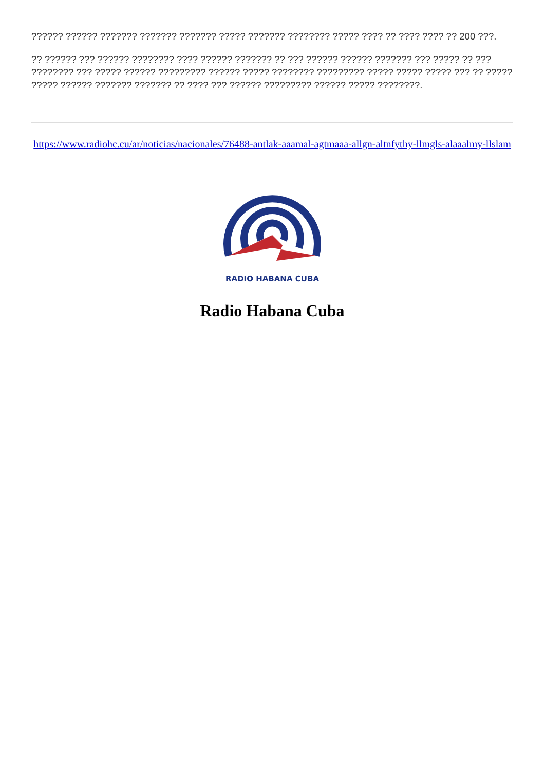?????? ?????? ??????? ??????? ??????? ????? ??????? ???????? ????? ???? ?? ???? ???? ?? 200 ???.
?? ?????? ??? ?????? ???????? ???? ?????? ??????? ?? ??? ?????? ?????? ??????? ??? ????? ?? ??? ???????? ??? ????? ?????? ????????? ?????? ????? ???????? ????????? ????? ????? ????? ??? ?? ????? ????? ?????? ??????? ??????? ?? ???? ??? ?????? ????????? ?????? ????? ????????.
https://www.radiohc.cu/ar/noticias/nacionales/76488-antlak-aaamal-agtmaaa-allgn-altnfythy-llmgls-alaaalmy-llslam
RADIO HABANA CUBA
Radio Habana Cuba